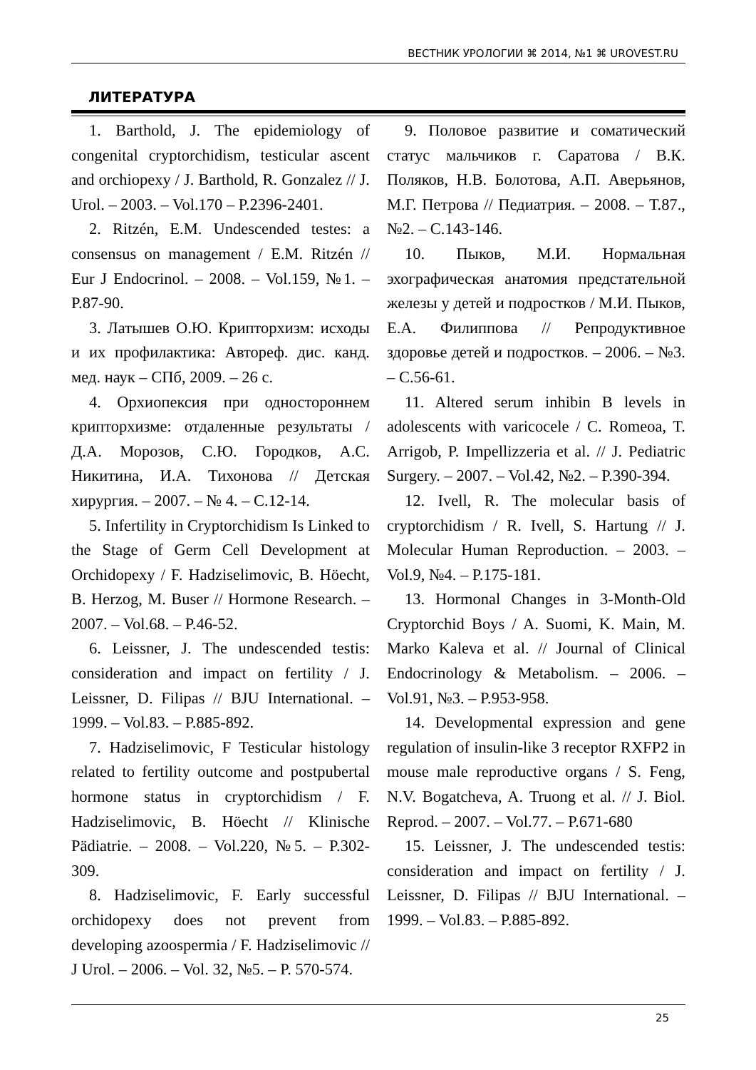ВЕСТНИК УРОЛОГИИ ⌘ 2014, №1 ⌘ UROVEST.RU
ЛИТЕРАТУРА
1. Barthold, J. The epidemiology of congenital cryptorchidism, testicular ascent and orchiopexy / J. Barthold, R. Gonzalez // J. Urol. – 2003. – Vol.170 – P.2396-2401.
2. Ritzén, E.M. Undescended testes: a consensus on management / E.M. Ritzén // Eur J Endocrinol. – 2008. – Vol.159, №1. – P.87-90.
3. Латышев О.Ю. Крипторхизм: исходы и их профилактика: Автореф. дис. канд. мед. наук – СПб, 2009. – 26 с.
4. Орхиопексия при одностороннем крипторхизме: отдаленные результаты / Д.А. Морозов, С.Ю. Городков, А.С. Никитина, И.А. Тихонова // Детская хирургия. – 2007. – № 4. – С.12-14.
5. Infertility in Cryptorchidism Is Linked to the Stage of Germ Cell Development at Orchidopexy / F. Hadziselimovic, B. Höecht, B. Herzog, M. Buser // Hormone Research. – 2007. – Vol.68. – P.46-52.
6. Leissner, J. The undescended testis: consideration and impact on fertility / J. Leissner, D. Filipas // BJU International. – 1999. – Vol.83. – P.885-892.
7. Hadziselimovic, F Testicular histology related to fertility outcome and postpubertal hormone status in cryptorchidism / F. Hadziselimovic, B. Höecht // Klinische Pädiatrie. – 2008. – Vol.220, №5. – P.302-309.
8. Hadziselimovic, F. Early successful orchidopexy does not prevent from developing azoospermia / F. Hadziselimovic // J Urol. – 2006. – Vol. 32, №5. – P. 570-574.
9. Половое развитие и соматический статус мальчиков г. Саратова / В.К. Поляков, Н.В. Болотова, А.П. Аверьянов, М.Г. Петрова // Педиатрия. – 2008. – Т.87., №2. – С.143-146.
10. Пыков, М.И. Нормальная эхографическая анатомия предстательной железы у детей и подростков / М.И. Пыков, Е.А. Филиппова // Репродуктивное здоровье детей и подростков. – 2006. – №3. – С.56-61.
11. Altered serum inhibin B levels in adolescents with varicocele / C. Romeoa, T. Arrigob, P. Impellizzeria et al. // J. Pediatric Surgery. – 2007. – Vol.42, №2. – P.390-394.
12. Ivell, R. The molecular basis of cryptorchidism / R. Ivell, S. Hartung // J. Molecular Human Reproduction. – 2003. – Vol.9, №4. – P.175-181.
13. Hormonal Changes in 3-Month-Old Cryptorchid Boys / A. Suomi, K. Main, M. Marko Kaleva et al. // Journal of Clinical Endocrinology & Metabolism. – 2006. – Vol.91, №3. – P.953-958.
14. Developmental expression and gene regulation of insulin-like 3 receptor RXFP2 in mouse male reproductive organs / S. Feng, N.V. Bogatcheva, A. Truong et al. // J. Biol. Reprod. – 2007. – Vol.77. – P.671-680
15. Leissner, J. The undescended testis: consideration and impact on fertility / J. Leissner, D. Filipas // BJU International. – 1999. – Vol.83. – P.885-892.
25